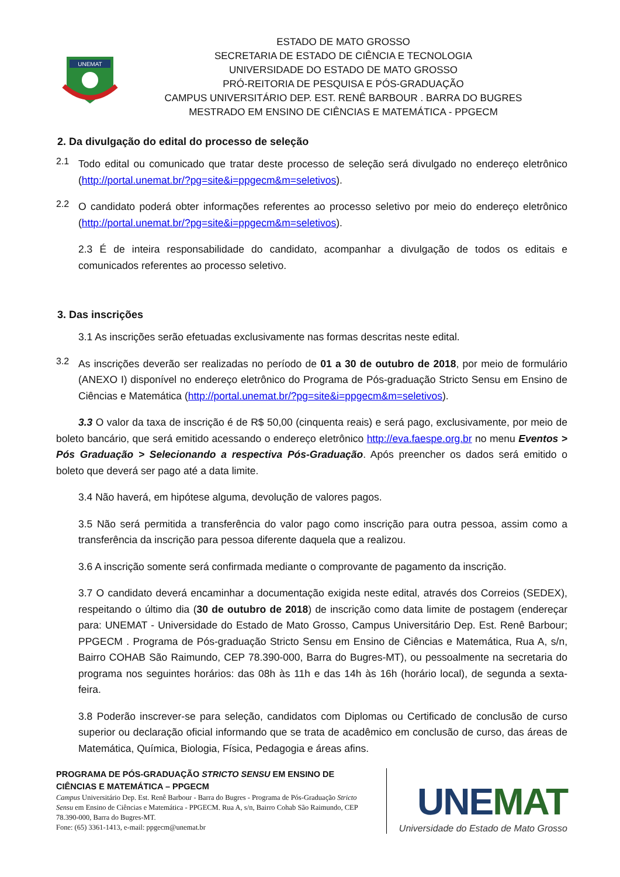UNEMAT
ESTADO DE MATO GROSSO
SECRETARIA DE ESTADO DE CIÊNCIA E TECNOLOGIA
UNIVERSIDADE DO ESTADO DE MATO GROSSO
PRÓ-REITORIA DE PESQUISA E PÓS-GRADUAÇÃO
CAMPUS UNIVERSITÁRIO DEP. EST. RENÊ BARBOUR . BARRA DO BUGRES
MESTRADO EM ENSINO DE CIÊNCIAS E MATEMÁTICA - PPGECM
2. Da divulgação do edital do processo de seleção
2.1
Todo edital ou comunicado que tratar deste processo de seleção será divulgado no endereço eletrônico (http://portal.unemat.br/?pg=site&i=ppgecm&m=seletivos).
2.2
O candidato poderá obter informações referentes ao processo seletivo por meio do endereço eletrônico (http://portal.unemat.br/?pg=site&i=ppgecm&m=seletivos).
2.3 É de inteira responsabilidade do candidato, acompanhar a divulgação de todos os editais e comunicados referentes ao processo seletivo.
3. Das inscrições
3.1 As inscrições serão efetuadas exclusivamente nas formas descritas neste edital.
3.2
As inscrições deverão ser realizadas no período de 01 a 30 de outubro de 2018, por meio de formulário (ANEXO I) disponível no endereço eletrônico do Programa de Pós-graduação Stricto Sensu em Ensino de Ciências e Matemática (http://portal.unemat.br/?pg=site&i=ppgecm&m=seletivos).
3.3 O valor da taxa de inscrição é de R$ 50,00 (cinquenta reais) e será pago, exclusivamente, por meio de boleto bancário, que será emitido acessando o endereço eletrônico http://eva.faespe.org.br no menu Eventos > Pós Graduação > Selecionando a respectiva Pós-Graduação. Após preencher os dados será emitido o boleto que deverá ser pago até a data limite.
3.4 Não haverá, em hipótese alguma, devolução de valores pagos.
3.5 Não será permitida a transferência do valor pago como inscrição para outra pessoa, assim como a transferência da inscrição para pessoa diferente daquela que a realizou.
3.6 A inscrição somente será confirmada mediante o comprovante de pagamento da inscrição.
3.7 O candidato deverá encaminhar a documentação exigida neste edital, através dos Correios (SEDEX), respeitando o último dia (30 de outubro de 2018) de inscrição como data limite de postagem (endereçar para: UNEMAT - Universidade do Estado de Mato Grosso, Campus Universitário Dep. Est. Renê Barbour; PPGECM . Programa de Pós-graduação Stricto Sensu em Ensino de Ciências e Matemática, Rua A, s/n, Bairro COHAB São Raimundo, CEP 78.390-000, Barra do Bugres-MT), ou pessoalmente na secretaria do programa nos seguintes horários: das 08h às 11h e das 14h às 16h (horário local), de segunda a sexta-feira.
3.8 Poderão inscrever-se para seleção, candidatos com Diplomas ou Certificado de conclusão de curso superior ou declaração oficial informando que se trata de acadêmico em conclusão de curso, das áreas de Matemática, Química, Biologia, Física, Pedagogia e áreas afins.
PROGRAMA DE PÓS-GRADUAÇÃO STRICTO SENSU EM ENSINO DE CIÊNCIAS E MATEMÁTICA – PPGECM
Campus Universitário Dep. Est. Renê Barbour - Barra do Bugres - Programa de Pós-Graduação Stricto Sensu em Ensino de Ciências e Matemática - PPGECM. Rua A, s/n, Bairro Cohab São Raimundo, CEP 78.390-000, Barra do Bugres-MT.
Fone: (65) 3361-1413, e-mail: ppgecm@unemat.br
UNEMAT
Universidade do Estado de Mato Grosso